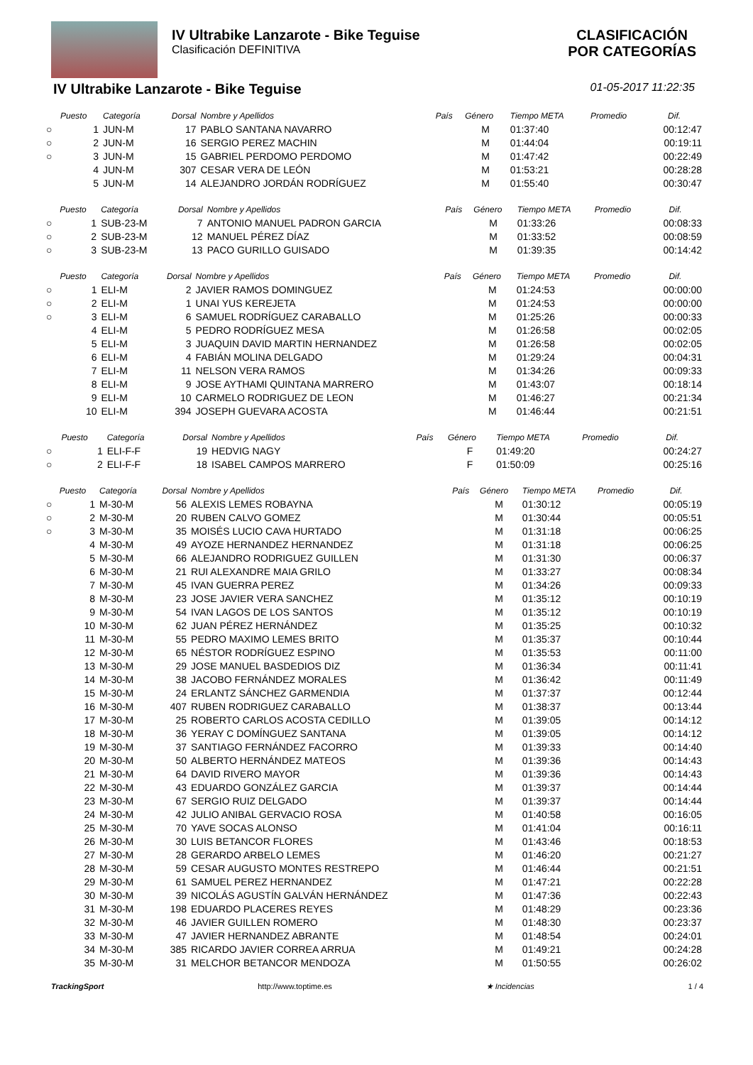IV Ultrabike Lanzarote - Bike Teguise
Clasificación DEFINITIVA
CLASIFICACIÓN
POR CATEGORÍAS
IV Ultrabike Lanzarote - Bike Teguise 01-05-2017 11:22:35
| | Puesto | Categoría | Dorsal | Nombre y Apellidos | País | Género | Tiempo META | Promedio | Dif. |
| --- | --- | --- | --- | --- | --- | --- | --- | --- | --- |
| ○ | 1 | JUN-M | 17 | PABLO SANTANA NAVARRO | | M | 01:37:40 | | 00:12:47 |
| ○ | 2 | JUN-M | 16 | SERGIO PEREZ MACHIN | | M | 01:44:04 | | 00:19:11 |
| ○ | 3 | JUN-M | 15 | GABRIEL PERDOMO PERDOMO | | M | 01:47:42 | | 00:22:49 |
| | 4 | JUN-M | 307 | CESAR VERA DE LEÓN | | M | 01:53:21 | | 00:28:28 |
| | 5 | JUN-M | 14 | ALEJANDRO JORDÁN RODRÍGUEZ | | M | 01:55:40 | | 00:30:47 |
| | Puesto | Categoría | Dorsal | Nombre y Apellidos | País | Género | Tiempo META | Promedio | Dif. |
| --- | --- | --- | --- | --- | --- | --- | --- | --- | --- |
| ○ | 1 | SUB-23-M | 7 | ANTONIO MANUEL PADRON GARCIA | | M | 01:33:26 | | 00:08:33 |
| ○ | 2 | SUB-23-M | 12 | MANUEL PÉREZ DÍAZ | | M | 01:33:52 | | 00:08:59 |
| ○ | 3 | SUB-23-M | 13 | PACO GURILLO GUISADO | | M | 01:39:35 | | 00:14:42 |
| | Puesto | Categoría | Dorsal | Nombre y Apellidos | País | Género | Tiempo META | Promedio | Dif. |
| --- | --- | --- | --- | --- | --- | --- | --- | --- | --- |
| ○ | 1 | ELI-M | 2 | JAVIER RAMOS DOMINGUEZ | | M | 01:24:53 | | 00:00:00 |
| ○ | 2 | ELI-M | 1 | UNAI YUS KEREJETA | | M | 01:24:53 | | 00:00:00 |
| ○ | 3 | ELI-M | 6 | SAMUEL RODRÍGUEZ CARABALLO | | M | 01:25:26 | | 00:00:33 |
| | 4 | ELI-M | 5 | PEDRO RODRÍGUEZ MESA | | M | 01:26:58 | | 00:02:05 |
| | 5 | ELI-M | 3 | JUAQUIN DAVID MARTIN HERNANDEZ | | M | 01:26:58 | | 00:02:05 |
| | 6 | ELI-M | 4 | FABIÁN MOLINA DELGADO | | M | 01:29:24 | | 00:04:31 |
| | 7 | ELI-M | 11 | NELSON VERA RAMOS | | M | 01:34:26 | | 00:09:33 |
| | 8 | ELI-M | 9 | JOSE AYTHAMI QUINTANA MARRERO | | M | 01:43:07 | | 00:18:14 |
| | 9 | ELI-M | 10 | CARMELO RODRIGUEZ DE LEON | | M | 01:46:27 | | 00:21:34 |
| | 10 | ELI-M | 394 | JOSEPH GUEVARA ACOSTA | | M | 01:46:44 | | 00:21:51 |
| | Puesto | Categoría | Dorsal | Nombre y Apellidos | País | Género | Tiempo META | Promedio | Dif. |
| --- | --- | --- | --- | --- | --- | --- | --- | --- | --- |
| ○ | 1 | ELI-F-F | 19 | HEDVIG NAGY | | F | 01:49:20 | | 00:24:27 |
| ○ | 2 | ELI-F-F | 18 | ISABEL CAMPOS MARRERO | | F | 01:50:09 | | 00:25:16 |
| | Puesto | Categoría | Dorsal | Nombre y Apellidos | País | Género | Tiempo META | Promedio | Dif. |
| --- | --- | --- | --- | --- | --- | --- | --- | --- | --- |
| ○ | 1 | M-30-M | 56 | ALEXIS LEMES ROBAYNA | | M | 01:30:12 | | 00:05:19 |
| ○ | 2 | M-30-M | 20 | RUBEN CALVO GOMEZ | | M | 01:30:44 | | 00:05:51 |
| ○ | 3 | M-30-M | 35 | MOISÉS LUCIO CAVA HURTADO | | M | 01:31:18 | | 00:06:25 |
| | 4 | M-30-M | 49 | AYOZE HERNANDEZ HERNANDEZ | | M | 01:31:18 | | 00:06:25 |
| | 5 | M-30-M | 66 | ALEJANDRO RODRIGUEZ GUILLEN | | M | 01:31:30 | | 00:06:37 |
| | 6 | M-30-M | 21 | RUI ALEXANDRE MAIA GRILO | | M | 01:33:27 | | 00:08:34 |
| | 7 | M-30-M | 45 | IVAN GUERRA PEREZ | | M | 01:34:26 | | 00:09:33 |
| | 8 | M-30-M | 23 | JOSE JAVIER VERA SANCHEZ | | M | 01:35:12 | | 00:10:19 |
| | 9 | M-30-M | 54 | IVAN LAGOS DE LOS SANTOS | | M | 01:35:12 | | 00:10:19 |
| | 10 | M-30-M | 62 | JUAN PÉREZ HERNÁNDEZ | | M | 01:35:25 | | 00:10:32 |
| | 11 | M-30-M | 55 | PEDRO MAXIMO LEMES BRITO | | M | 01:35:37 | | 00:10:44 |
| | 12 | M-30-M | 65 | NÉSTOR RODRÍGUEZ ESPINO | | M | 01:35:53 | | 00:11:00 |
| | 13 | M-30-M | 29 | JOSE MANUEL BASDEDIOS DIZ | | M | 01:36:34 | | 00:11:41 |
| | 14 | M-30-M | 38 | JACOBO FERNÁNDEZ MORALES | | M | 01:36:42 | | 00:11:49 |
| | 15 | M-30-M | 24 | ERLANTZ SÁNCHEZ GARMENDIA | | M | 01:37:37 | | 00:12:44 |
| | 16 | M-30-M | 407 | RUBEN RODRIGUEZ CARABALLO | | M | 01:38:37 | | 00:13:44 |
| | 17 | M-30-M | 25 | ROBERTO CARLOS ACOSTA CEDILLO | | M | 01:39:05 | | 00:14:12 |
| | 18 | M-30-M | 36 | YERAY C DOMÍNGUEZ SANTANA | | M | 01:39:05 | | 00:14:12 |
| | 19 | M-30-M | 37 | SANTIAGO FERNÁNDEZ FACORRO | | M | 01:39:33 | | 00:14:40 |
| | 20 | M-30-M | 50 | ALBERTO HERNÁNDEZ MATEOS | | M | 01:39:36 | | 00:14:43 |
| | 21 | M-30-M | 64 | DAVID RIVERO MAYOR | | M | 01:39:36 | | 00:14:43 |
| | 22 | M-30-M | 43 | EDUARDO GONZÁLEZ GARCIA | | M | 01:39:37 | | 00:14:44 |
| | 23 | M-30-M | 67 | SERGIO RUIZ DELGADO | | M | 01:39:37 | | 00:14:44 |
| | 24 | M-30-M | 42 | JULIO ANIBAL GERVACIO ROSA | | M | 01:40:58 | | 00:16:05 |
| | 25 | M-30-M | 70 | YAVE SOCAS ALONSO | | M | 01:41:04 | | 00:16:11 |
| | 26 | M-30-M | 30 | LUIS BETANCOR FLORES | | M | 01:43:46 | | 00:18:53 |
| | 27 | M-30-M | 28 | GERARDO ARBELO LEMES | | M | 01:46:20 | | 00:21:27 |
| | 28 | M-30-M | 59 | CESAR AUGUSTO MONTES RESTREPO | | M | 01:46:44 | | 00:21:51 |
| | 29 | M-30-M | 61 | SAMUEL PEREZ HERNANDEZ | | M | 01:47:21 | | 00:22:28 |
| | 30 | M-30-M | 39 | NICOLÁS AGUSTÍN GALVÁN HERNÁNDEZ | | M | 01:47:36 | | 00:22:43 |
| | 31 | M-30-M | 198 | EDUARDO PLACERES REYES | | M | 01:48:29 | | 00:23:36 |
| | 32 | M-30-M | 46 | JAVIER GUILLEN ROMERO | | M | 01:48:30 | | 00:23:37 |
| | 33 | M-30-M | 47 | JAVIER HERNANDEZ ABRANTE | | M | 01:48:54 | | 00:24:01 |
| | 34 | M-30-M | 385 | RICARDO JAVIER CORREA ARRUA | | M | 01:49:21 | | 00:24:28 |
| | 35 | M-30-M | 31 | MELCHOR BETANCOR MENDOZA | | M | 01:50:55 | | 00:26:02 |
TrackingSport http://www.toptime.es ★ Incidencias 1 / 4